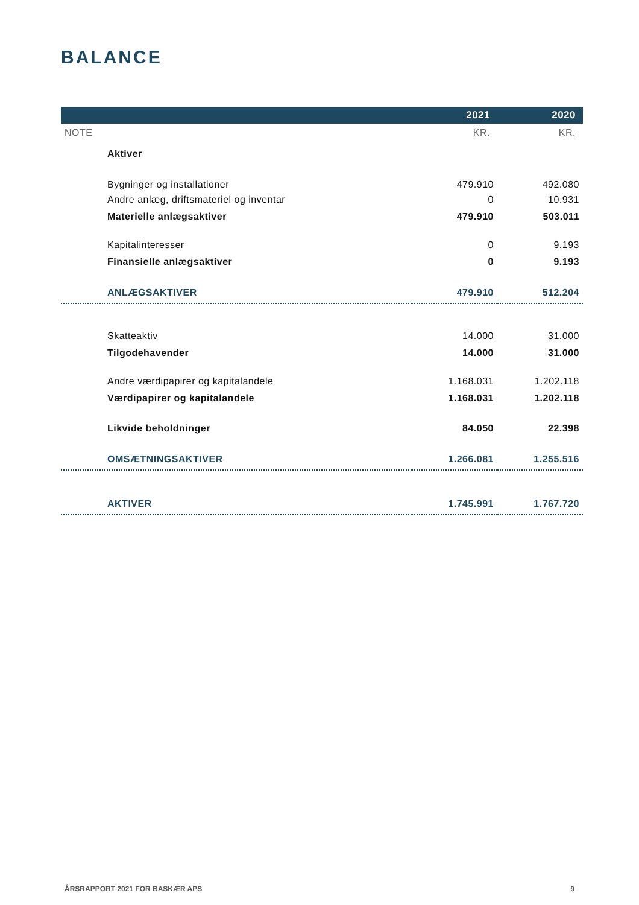BALANCE
| | 2021 | 2020 |
| --- | --- | --- |
| NOTE | KR. | KR. |
| Aktiver | | |
| Bygninger og installationer | 479.910 | 492.080 |
| Andre anlæg, driftsmateriel og inventar | 0 | 10.931 |
| Materielle anlægsaktiver | 479.910 | 503.011 |
| Kapitalinteresser | 0 | 9.193 |
| Finansielle anlægsaktiver | 0 | 9.193 |
| ANLÆGSAKTIVER | 479.910 | 512.204 |
| Skatteaktiv | 14.000 | 31.000 |
| Tilgodehavender | 14.000 | 31.000 |
| Andre værdipapirer og kapitalandele | 1.168.031 | 1.202.118 |
| Værdipapirer og kapitalandele | 1.168.031 | 1.202.118 |
| Likvide beholdninger | 84.050 | 22.398 |
| OMSÆTNINGSAKTIVER | 1.266.081 | 1.255.516 |
| AKTIVER | 1.745.991 | 1.767.720 |
ÅRSRAPPORT 2021 FOR BASKÆR APS 9